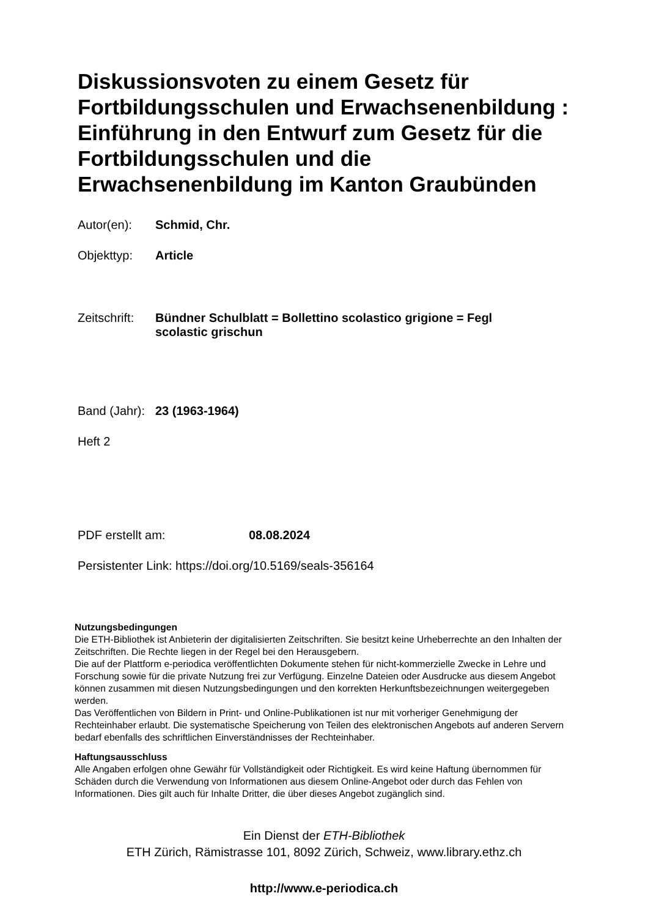Diskussionsvoten zu einem Gesetz für Fortbildungsschulen und Erwachsenenbildung : Einführung in den Entwurf zum Gesetz für die Fortbildungsschulen und die Erwachsenenbildung im Kanton Graubünden
Autor(en): Schmid, Chr.
Objekttyp: Article
Zeitschrift: Bündner Schulblatt = Bollettino scolastico grigione = Fegl scolastic grischun
Band (Jahr): 23 (1963-1964)
Heft 2
PDF erstellt am: 08.08.2024
Persistenter Link: https://doi.org/10.5169/seals-356164
Nutzungsbedingungen
Die ETH-Bibliothek ist Anbieterin der digitalisierten Zeitschriften. Sie besitzt keine Urheberrechte an den Inhalten der Zeitschriften. Die Rechte liegen in der Regel bei den Herausgebern.
Die auf der Plattform e-periodica veröffentlichten Dokumente stehen für nicht-kommerzielle Zwecke in Lehre und Forschung sowie für die private Nutzung frei zur Verfügung. Einzelne Dateien oder Ausdrucke aus diesem Angebot können zusammen mit diesen Nutzungsbedingungen und den korrekten Herkunftsbezeichnungen weitergegeben werden.
Das Veröffentlichen von Bildern in Print- und Online-Publikationen ist nur mit vorheriger Genehmigung der Rechteinhaber erlaubt. Die systematische Speicherung von Teilen des elektronischen Angebots auf anderen Servern bedarf ebenfalls des schriftlichen Einverständnisses der Rechteinhaber.
Haftungsausschluss
Alle Angaben erfolgen ohne Gewähr für Vollständigkeit oder Richtigkeit. Es wird keine Haftung übernommen für Schäden durch die Verwendung von Informationen aus diesem Online-Angebot oder durch das Fehlen von Informationen. Dies gilt auch für Inhalte Dritter, die über dieses Angebot zugänglich sind.
Ein Dienst der ETH-Bibliothek
ETH Zürich, Rämistrasse 101, 8092 Zürich, Schweiz, www.library.ethz.ch
http://www.e-periodica.ch